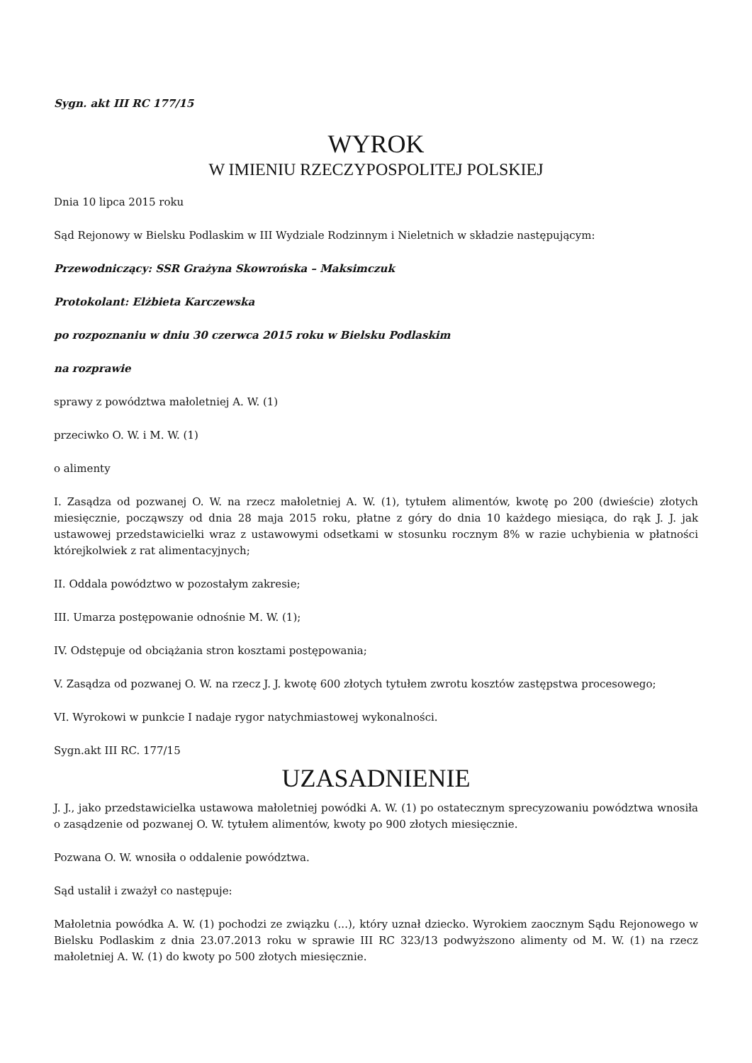Sygn. akt III RC 177/15
WYROK
W IMIENIU RZECZYPOSPOLITEJ POLSKIEJ
Dnia 10 lipca 2015 roku
Sąd Rejonowy w Bielsku Podlaskim w III Wydziale Rodzinnym i Nieletnich w składzie następującym:
Przewodniczący: SSR Grażyna Skowrońska – Maksimczuk
Protokolant: Elżbieta Karczewska
po rozpoznaniu w dniu 30 czerwca 2015 roku w Bielsku Podlaskim
na rozprawie
sprawy z powództwa małoletniej A. W. (1)
przeciwko O. W. i M. W. (1)
o alimenty
I. Zasądza od pozwanej O. W. na rzecz małoletniej A. W. (1), tytułem alimentów, kwotę po 200 (dwieście) złotych miesięcznie, począwszy od dnia 28 maja 2015 roku, płatne z góry do dnia 10 każdego miesiąca, do rąk J. J. jak ustawowej przedstawicielki wraz z ustawowymi odsetkami w stosunku rocznym 8% w razie uchybienia w płatności którejkolwiek z rat alimentacyjnych;
II. Oddala powództwo w pozostałym zakresie;
III. Umarza postępowanie odnośnie M. W. (1);
IV. Odstępuje od obciążania stron kosztami postępowania;
V. Zasądza od pozwanej O. W. na rzecz J. J. kwotę 600 złotych tytułem zwrotu kosztów zastępstwa procesowego;
VI. Wyrokowi w punkcie I nadaje rygor natychmiastowej wykonalności.
Sygn.akt III RC. 177/15
UZASADNIENIE
J. J., jako przedstawicielka ustawowa małoletniej powódki A. W. (1) po ostatecznym sprecyzowaniu powództwa wnosiła o zasądzenie od pozwanej O. W. tytułem alimentów, kwoty po 900 złotych miesięcznie.
Pozwana O. W. wnosiła o oddalenie powództwa.
Sąd ustalił i zważył co następuje:
Małoletnia powódka A. W. (1) pochodzi ze związku (...), który uznał dziecko. Wyrokiem zaocznym Sądu Rejonowego w Bielsku Podlaskim z dnia 23.07.2013 roku w sprawie III RC 323/13 podwyższono alimenty od M. W. (1) na rzecz małoletniej A. W. (1) do kwoty po 500 złotych miesięcznie.